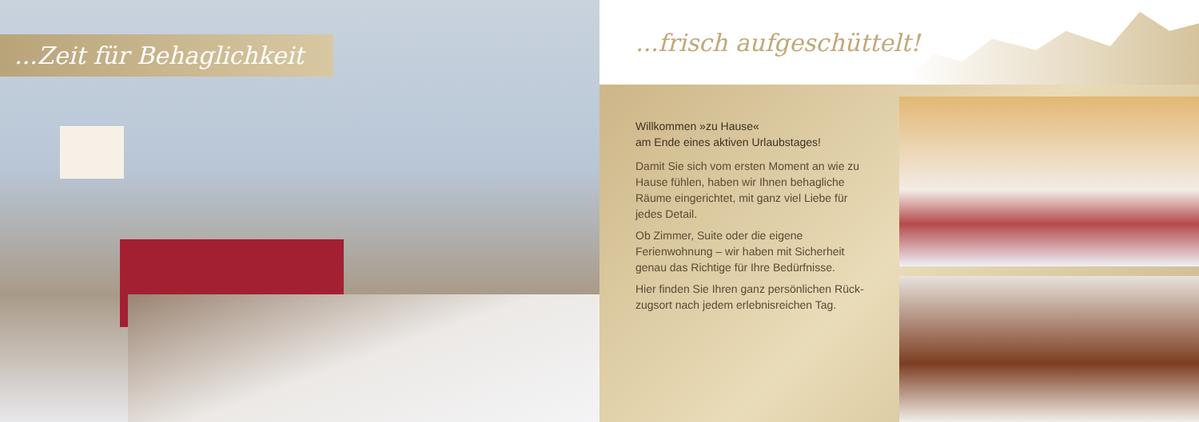...Zeit für Behaglichkeit
...frisch aufgeschüttelt!
Willkommen »zu Hause«
am Ende eines aktiven Urlaubstages!
Damit Sie sich vom ersten Moment an wie zu Hause fühlen, haben wir Ihnen behagliche Räume eingerichtet, mit ganz viel Liebe für jedes Detail.
Ob Zimmer, Suite oder die eigene Ferienwohnung – wir haben mit Sicherheit genau das Richtige für Ihre Bedürfnisse.
Hier finden Sie Ihren ganz persönlichen Rück-zugsort nach jedem erlebnisreichen Tag.